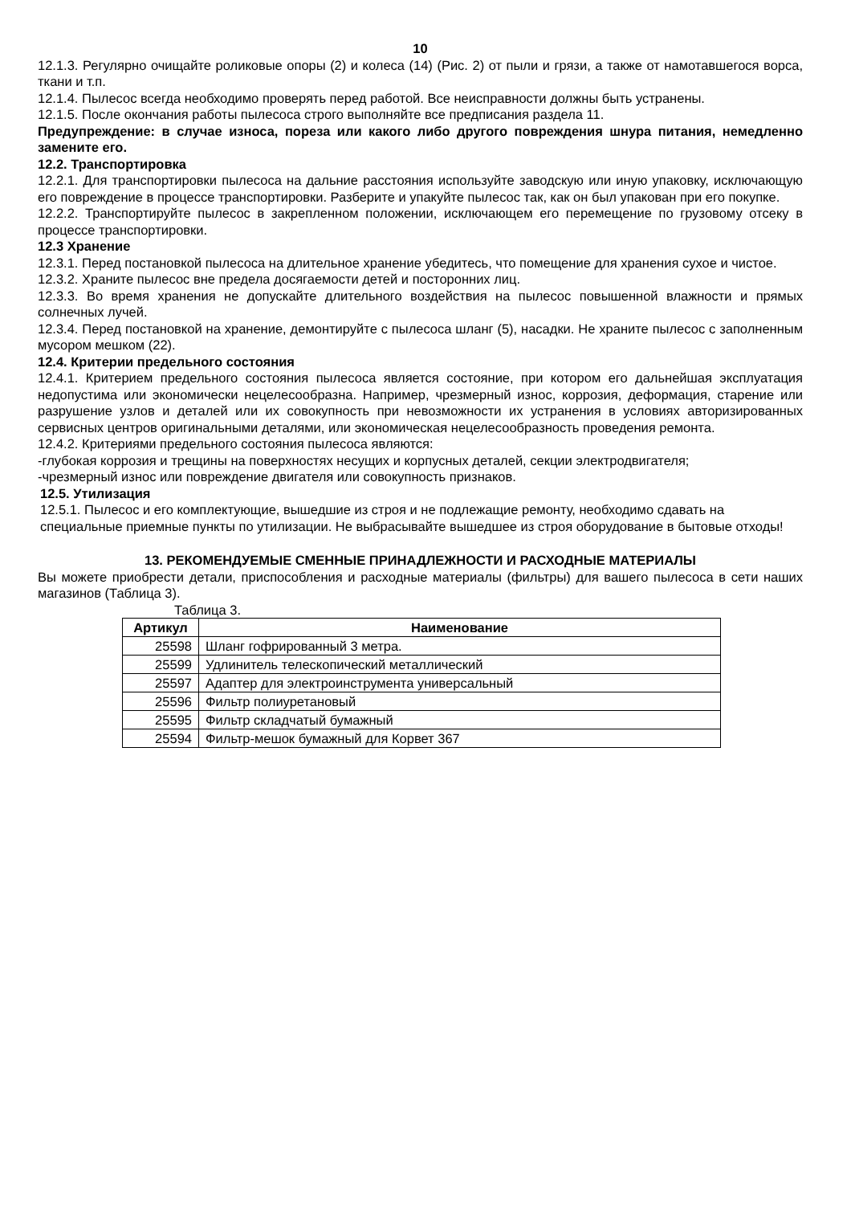10
12.1.3. Регулярно очищайте роликовые опоры (2) и колеса (14) (Рис. 2) от пыли и грязи, а также от намотавшегося ворса, ткани и т.п.
12.1.4. Пылесос всегда необходимо проверять перед работой. Все неисправности должны быть устранены.
12.1.5. После окончания работы пылесоса строго выполняйте все предписания раздела 11.
Предупреждение: в случае износа, пореза или какого либо другого повреждения шнура питания, немедленно замените его.
12.2. Транспортировка
12.2.1. Для транспортировки пылесоса на дальние расстояния используйте заводскую или иную упаковку, исключающую его повреждение в процессе транспортировки. Разберите и упакуйте пылесос так, как он был упакован при его покупке.
12.2.2. Транспортируйте пылесос в закрепленном положении, исключающем его перемещение по грузовому отсеку в процессе транспортировки.
12.3 Хранение
12.3.1. Перед постановкой пылесоса на длительное хранение убедитесь, что помещение для хранения сухое и чистое.
12.3.2. Храните пылесос вне предела досягаемости детей и посторонних лиц.
12.3.3. Во время хранения не допускайте длительного воздействия на пылесос повышенной влажности и прямых солнечных лучей.
12.3.4. Перед постановкой на хранение, демонтируйте с пылесоса шланг (5), насадки. Не храните пылесос с заполненным мусором мешком (22).
12.4. Критерии предельного состояния
12.4.1. Критерием предельного состояния пылесоса является состояние, при котором его дальнейшая эксплуатация недопустима или экономически нецелесообразна. Например, чрезмерный износ, коррозия, деформация, старение или разрушение узлов и деталей или их совокупность при невозможности их устранения в условиях авторизированных сервисных центров оригинальными деталями, или экономическая нецелесообразность проведения ремонта.
12.4.2. Критериями предельного состояния пылесоса являются:
-глубокая коррозия и трещины на поверхностях несущих и корпусных деталей, секции электродвигателя;
-чрезмерный износ или повреждение двигателя или совокупность признаков.
12.5. Утилизация
12.5.1. Пылесос и его комплектующие, вышедшие из строя и не подлежащие ремонту, необходимо сдавать на специальные приемные пункты по утилизации. Не выбрасывайте вышедшее из строя оборудование в бытовые отходы!
13. РЕКОМЕНДУЕМЫЕ СМЕННЫЕ ПРИНАДЛЕЖНОСТИ И РАСХОДНЫЕ МАТЕРИАЛЫ
Вы можете приобрести детали, приспособления и расходные материалы (фильтры) для вашего пылесоса в сети наших магазинов (Таблица 3).
Таблица 3.
| Артикул | Наименование |
| --- | --- |
| 25598 | Шланг гофрированный 3 метра. |
| 25599 | Удлинитель телескопический металлический |
| 25597 | Адаптер для электроинструмента универсальный |
| 25596 | Фильтр полиуретановый |
| 25595 | Фильтр складчатый бумажный |
| 25594 | Фильтр-мешок бумажный для Корвет 367 |